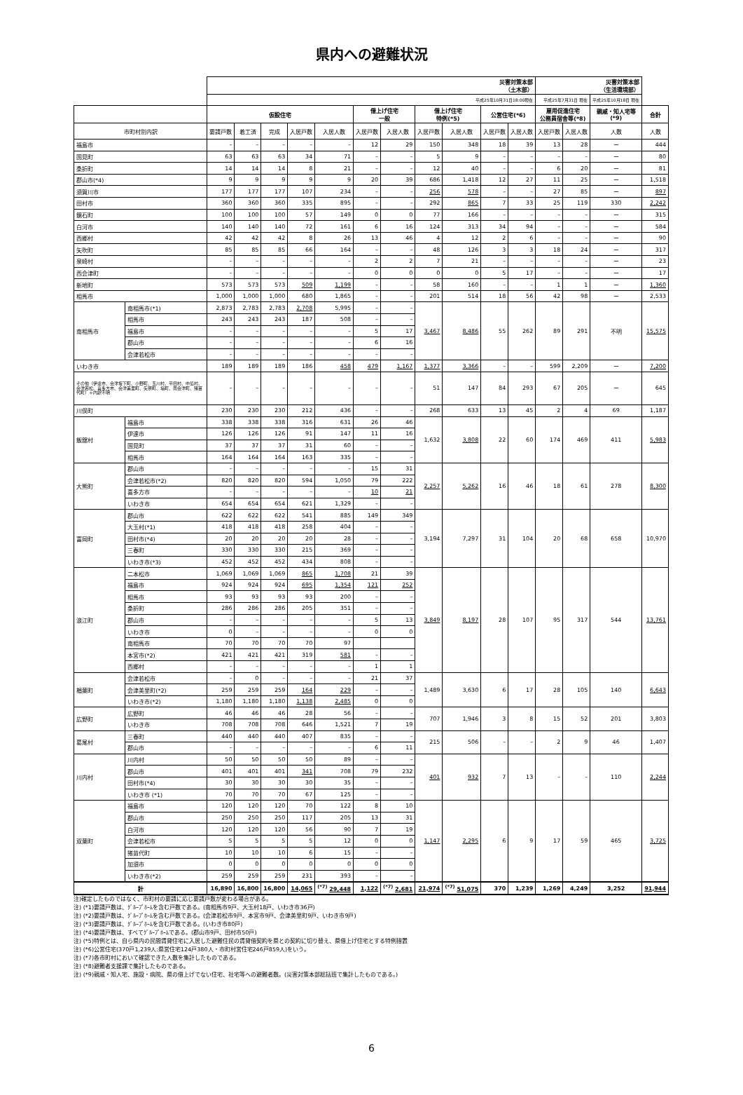県内への避難状況
| | | 災害対策本部 （土木部） | | | | | | | | | | | 災害対策本部 （生活環境部） | | | |
| | | 平成25年10月31日18:00現在 | | | | | | | | | | | 平成25年7月31日 現在 | | 平成25年10月18日 現在 | |
| | | 仮設住宅 | | | | | 借上げ住宅 一般 | | 借上げ住宅 特例(*5) | | 公営住宅(*6) | | 雇用促進住宅 公務員宿舎等(*8) | | 親戚・知人宅等 (*9) | 合計 |
| 市町村別内訳 | | 要請戸数 | 着工済 | 完成 | 入居戸数 | 入居人数 | 入居戸数 | 入居人数 | 入居戸数 | 入居人数 | 入居戸数 | 入居人数 | 入居戸数 | 入居人数 | 人数 | 人数 |
| 福島市 | | – | – | – | – | – | 12 | 29 | 150 | 348 | 18 | 39 | 13 | 28 | ー | 444 |
| 国見町 | | 63 | 63 | 63 | 34 | 71 | – | – | 5 | 9 | – | – | – | – | ー | 80 |
| 桑折町 | | 14 | 14 | 14 | 8 | 21 | – | – | 12 | 40 | – | – | 6 | 20 | ー | 81 |
| 郡山市(*4) | | 9 | 9 | 9 | 9 | 9 | 20 | 39 | 686 | 1,418 | 12 | 27 | 11 | 25 | ー | 1,518 |
| 須賀川市 | | 177 | 177 | 177 | 107 | 234 | – | – | 256 | 578 | – | – | 27 | 85 | ー | 897 |
| 田村市 | | 360 | 360 | 360 | 335 | 895 | – | – | 292 | 865 | 7 | 33 | 25 | 119 | 330 | 2,242 |
| 鏡石町 | | 100 | 100 | 100 | 57 | 149 | 0 | 0 | 77 | 166 | – | – | – | – | ー | 315 |
| 白河市 | | 140 | 140 | 140 | 72 | 161 | 6 | 16 | 124 | 313 | 34 | 94 | – | – | ー | 584 |
| 西郷村 | | 42 | 42 | 42 | 8 | 26 | 13 | 46 | 4 | 12 | 2 | 6 | – | – | ー | 90 |
| 矢吹町 | | 85 | 85 | 85 | 66 | 164 | – | – | 48 | 126 | 3 | 3 | 18 | 24 | ー | 317 |
| 泉崎村 | | – | – | – | – | – | 2 | 2 | 7 | 21 | – | – | – | – | ー | 23 |
| 西会津町 | | – | – | – | – | – | 0 | 0 | 0 | 0 | 5 | 17 | – | – | ー | 17 |
| 新地町 | | 573 | 573 | 573 | 509 | 1,199 | – | – | 58 | 160 | – | – | 1 | 1 | ー | 1,360 |
| 相馬市 | | 1,000 | 1,000 | 1,000 | 680 | 1,865 | – | – | 201 | 514 | 18 | 56 | 42 | 98 | ー | 2,533 |
| 南相馬市 | 南相馬市(*1) | 2,873 | 2,783 | 2,783 | 2,708 | 5,995 | – | – | 3,467 | 8,486 | 55 | 262 | 89 | 291 | 不明 | 15,575 |
| | 相馬市 | 243 | 243 | 243 | 187 | 508 | – | – | | | | | | | | |
| | 福島市 | – | – | – | – | – | 5 | 17 | | | | | | | | |
| | 郡山市 | – | – | – | – | – | 6 | 16 | | | | | | | | |
| | 会津若松市 | – | – | – | – | – | – | – | | | | | | | | |
| いわき市 | | 189 | 189 | 189 | 186 | 458 | 479 | 1,167 | 1,377 | 3,366 | – | – | 599 | 2,209 | ー | 7,200 |
| その他（伊達市、会津坂下町、小野町、玉川村、平田村、中島村、会津若松、喜多方市、会津美里町、矢祭町、塙町、南会津町、猪苗代町）＋内訳不明 | | – | – | – | – | – | – | – | 51 | 147 | 84 | 293 | 67 | 205 | ー | 645 |
| 川俣町 | | 230 | 230 | 230 | 212 | 436 | – | – | 268 | 633 | 13 | 45 | 2 | 4 | 69 | 1,187 |
| 飯舘村 | 福島市 | 338 | 338 | 338 | 316 | 631 | 26 | 46 | 1,632 | 3,808 | 22 | 60 | 174 | 469 | 411 | 5,983 |
| | 伊達市 | 126 | 126 | 126 | 91 | 147 | 11 | 16 | | | | | | | | |
| | 国見町 | 37 | 37 | 37 | 31 | 60 | – | – | | | | | | | | |
| | 相馬市 | 164 | 164 | 164 | 163 | 335 | – | – | | | | | | | | |
| 大熊町 | 郡山市 | – | – | – | – | – | 15 | 31 | 2,257 | 5,262 | 16 | 46 | 18 | 61 | 278 | 8,300 |
| | 会津若松市(*2) | 820 | 820 | 820 | 594 | 1,050 | 79 | 222 | | | | | | | | |
| | 喜多方市 | – | – | – | – | – | 10 | 21 | | | | | | | | |
| | いわき市 | 654 | 654 | 654 | 621 | 1,329 | – | – | | | | | | | | |
| 富岡町 | 郡山市 | 622 | 622 | 622 | 541 | 885 | 149 | 349 | 3,194 | 7,297 | 31 | 104 | 20 | 68 | 658 | 10,970 |
| | 大玉村(*1) | 418 | 418 | 418 | 258 | 404 | – | – | | | | | | | | |
| | 田村市(*4) | 20 | 20 | 20 | 20 | 28 | – | – | | | | | | | | |
| | 三春町 | 330 | 330 | 330 | 215 | 369 | – | – | | | | | | | | |
| | いわき市(*3) | 452 | 452 | 452 | 434 | 808 | – | – | | | | | | | | |
| 浪江町 | 二本松市 | 1,069 | 1,069 | 1,069 | 865 | 1,708 | 21 | 39 | 3,849 | 8,197 | 28 | 107 | 95 | 317 | 544 | 13,761 |
| | 福島市 | 924 | 924 | 924 | 695 | 1,354 | 121 | 252 | | | | | | | | |
| | 相馬市 | 93 | 93 | 93 | 93 | 200 | – | – | | | | | | | | |
| | 桑折町 | 286 | 286 | 286 | 205 | 351 | – | – | | | | | | | | |
| | 郡山市 | – | – | – | – | – | 5 | 13 | | | | | | | | |
| | いわき市 | 0 | – | – | – | – | 0 | 0 | | | | | | | | |
| | 南相馬市 | 70 | 70 | 70 | 70 | 97 | | | | | | | | | | |
| | 本宮市(*2) | 421 | 421 | 421 | 319 | 581 | – | – | | | | | | | | |
| | 西郷村 | – | – | – | – | – | 1 | 1 | | | | | | | | |
| 楢葉町 | 会津若松市 | – | 0 | – | – | – | 21 | 37 | 1,489 | 3,630 | 6 | 17 | 28 | 105 | 140 | 6,643 |
| | 会津美里町(*2) | 259 | 259 | 259 | 164 | 229 | – | – | | | | | | | | |
| | いわき市(*2) | 1,180 | 1,180 | 1,180 | 1,138 | 2,485 | 0 | 0 | | | | | | | | |
| 広野町 | 広野町 | 46 | 46 | 46 | 28 | 56 | – | – | 707 | 1,946 | 3 | 8 | 15 | 52 | 201 | 3,803 |
| | いわき市 | 708 | 708 | 708 | 646 | 1,521 | 7 | 19 | | | | | | | | |
| 葛尾村 | 三春町 | 440 | 440 | 440 | 407 | 835 | – | – | 215 | 506 | – | – | 2 | 9 | 46 | 1,407 |
| | 郡山市 | – | – | – | – | – | 6 | 11 | | | | | | | | |
| 川内村 | 川内村 | 50 | 50 | 50 | 50 | 89 | – | – | 401 | 932 | 7 | 13 | – | – | 110 | 2,244 |
| | 郡山市 | 401 | 401 | 401 | 341 | 708 | 79 | 232 | | | | | | | | |
| | 田村市(*4) | 30 | 30 | 30 | 30 | 35 | – | – | | | | | | | | |
| | いわき市 (*1) | 70 | 70 | 70 | 67 | 125 | – | – | | | | | | | | |
| 双葉町 | 福島市 | 120 | 120 | 120 | 70 | 122 | 8 | 10 | 1,147 | 2,295 | 6 | 9 | 17 | 59 | 465 | 3,725 |
| | 郡山市 | 250 | 250 | 250 | 117 | 205 | 13 | 31 | | | | | | | | |
| | 白河市 | 120 | 120 | 120 | 56 | 90 | 7 | 19 | | | | | | | | |
| | 会津若松市 | 5 | 5 | 5 | 5 | 12 | 0 | 0 | | | | | | | | |
| | 猪苗代町 | 10 | 10 | 10 | 6 | 15 | – | – | | | | | | | | |
| | 加須市 | 0 | 0 | 0 | 0 | 0 | 0 | 0 | | | | | | | | |
| | いわき市(*2) | 259 | 259 | 259 | 231 | 393 | – | – | | | | | | | | |
| 計 | | 16,890 | 16,800 | 16,800 | 14,065 | <sup>(*7)</sup> 29,448 | 1,122 | <sup>(*7)</sup> 2,681 | 21,974 | <sup>(*7)</sup> 51,075 | 370 | 1,239 | 1,269 | 4,249 | 3,252 | 91,944 |
注)確定したものではなく、市町村の要請に応じ要請戸数が変わる場合がある。
注) (*1)要請戸数は、ｸﾞﾙｰﾌﾟﾎｰﾑを含む戸数である。(南相馬市9戸、大玉村18戸、いわき市36戸)
注) (*2)要請戸数は、ｸﾞﾙｰﾌﾟﾎｰﾑを含む戸数である。(会津若松市9戸、本宮市9戸、会津美里町9戸、いわき市9戸)
注) (*3)要請戸数は、ｸﾞﾙｰﾌﾟﾎｰﾑを含む戸数である。(いわき市80戸)
注) (*4)要請戸数は、すべてｸﾞﾙｰﾌﾟﾎｰﾑである。(郡山市9戸、田村市50戸)
注) (*5)特例とは、自ら県内の民間賃貸住宅に入居した避難住民の賃貸借契約を県との契約に切り替え、県借上げ住宅とする特例措置
注) (*6)公営住宅(370戸1,239人:県営住宅124戸380人・市町村営住宅246戸859人)をいう。
注) (*7)各市町村において確認できた人数を集計したものである。
注) (*8)避難者支援課で集計したものである。
注) (*9)親戚・知人宅、施設・病院、県の借上げでない住宅、社宅等への避難者数。(災害対策本部総括班で集計したものである。)
6